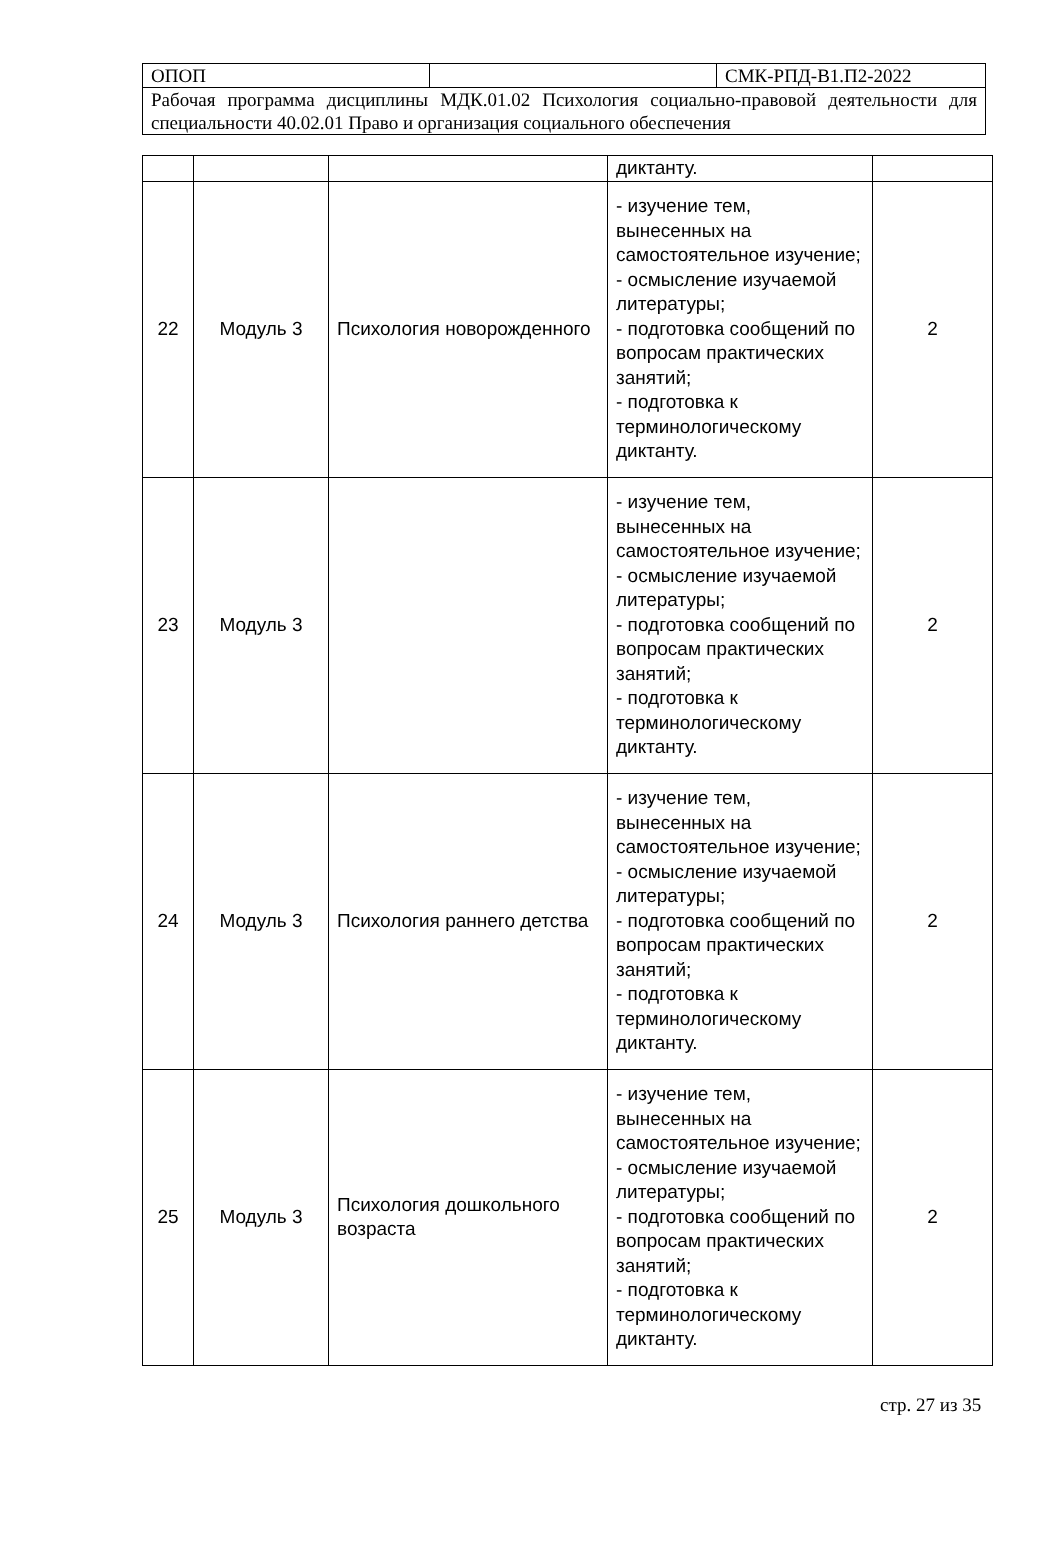| ОПОП | | СМК-РПД-В1.П2-2022 |
| Рабочая программа дисциплины МДК.01.02 Психология социально-правовой деятельности для специальности 40.02.01 Право и организация социального обеспечения | | |
| | | | диктанту. | |
| 22 | Модуль 3 | Психология новорожденного | - изучение тем, вынесенных на самостоятельное изучение; - осмысление изучаемой литературы; - подготовка сообщений по вопросам практических занятий; - подготовка к терминологическому диктанту. | 2 |
| 23 | Модуль 3 | | - изучение тем, вынесенных на самостоятельное изучение; - осмысление изучаемой литературы; - подготовка сообщений по вопросам практических занятий; - подготовка к терминологическому диктанту. | 2 |
| 24 | Модуль 3 | Психология раннего детства | - изучение тем, вынесенных на самостоятельное изучение; - осмысление изучаемой литературы; - подготовка сообщений по вопросам практических занятий; - подготовка к терминологическому диктанту. | 2 |
| 25 | Модуль 3 | Психология дошкольного возраста | - изучение тем, вынесенных на самостоятельное изучение; - осмысление изучаемой литературы; - подготовка сообщений по вопросам практических занятий; - подготовка к терминологическому диктанту. | 2 |
стр. 27 из 35